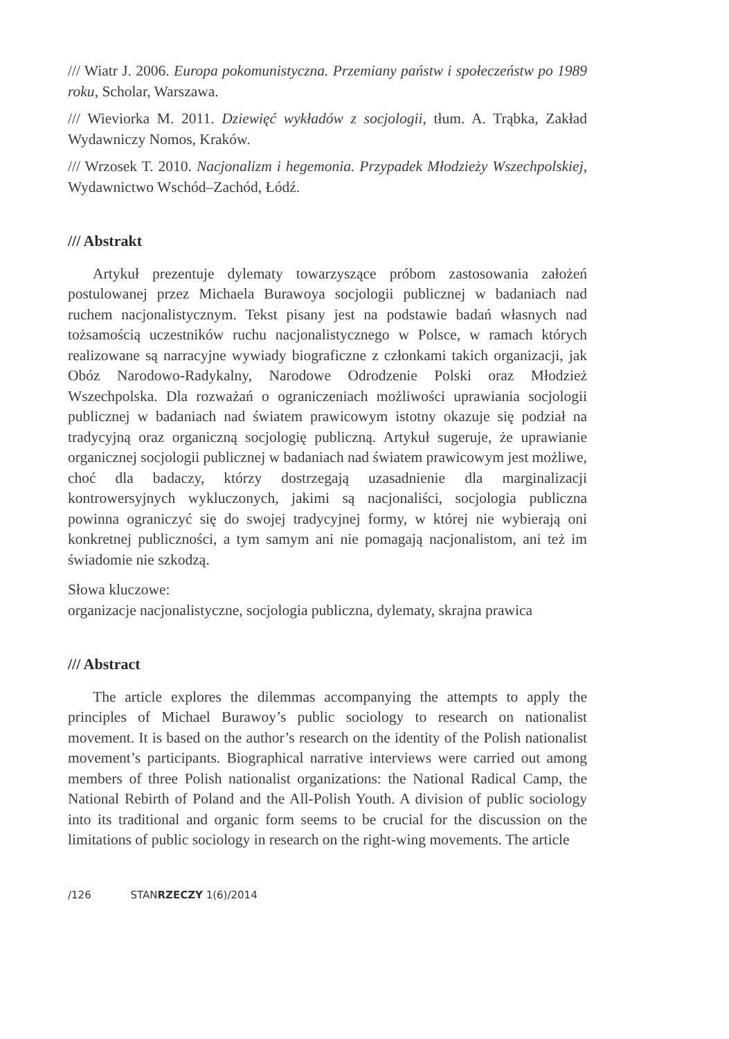/// Wiatr J. 2006. Europa pokomunistyczna. Przemiany państw i społeczeństw po 1989 roku, Scholar, Warszawa.
/// Wieviorka M. 2011. Dziewięć wykładów z socjologii, tłum. A. Trąbka, Zakład Wydawniczy Nomos, Kraków.
/// Wrzosek T. 2010. Nacjonalizm i hegemonia. Przypadek Młodzieży Wszechpolskiej, Wydawnictwo Wschód–Zachód, Łódź.
/// Abstrakt
Artykuł prezentuje dylematy towarzyszące próbom zastosowania założeń postulowanej przez Michaela Burawoya socjologii publicznej w badaniach nad ruchem nacjonalistycznym. Tekst pisany jest na podstawie badań własnych nad tożsamością uczestników ruchu nacjonalistycznego w Polsce, w ramach których realizowane są narracyjne wywiady biograficzne z członkami takich organizacji, jak Obóz Narodowo-Radykalny, Narodowe Odrodzenie Polski oraz Młodzież Wszechpolska. Dla rozważań o ograniczeniach możliwości uprawiania socjologii publicznej w badaniach nad światem prawicowym istotny okazuje się podział na tradycyjną oraz organiczną socjologię publiczną. Artykuł sugeruje, że uprawianie organicznej socjologii publicznej w badaniach nad światem prawicowym jest możliwe, choć dla badaczy, którzy dostrzegają uzasadnienie dla marginalizacji kontrowersyjnych wykluczonych, jakimi są nacjonaliści, socjologia publiczna powinna ograniczyć się do swojej tradycyjnej formy, w której nie wybierają oni konkretnej publiczności, a tym samym ani nie pomagają nacjonalistom, ani też im świadomie nie szkodzą.
Słowa kluczowe:
organizacje nacjonalistyczne, socjologia publiczna, dylematy, skrajna prawica
/// Abstract
The article explores the dilemmas accompanying the attempts to apply the principles of Michael Burawoy’s public sociology to research on nationalist movement. It is based on the author’s research on the identity of the Polish nationalist movement’s participants. Biographical narrative interviews were carried out among members of three Polish nationalist organizations: the National Radical Camp, the National Rebirth of Poland and the All-Polish Youth. A division of public sociology into its traditional and organic form seems to be crucial for the discussion on the limitations of public sociology in research on the right-wing movements. The article
/126 STANRZECZY 1(6)/2014